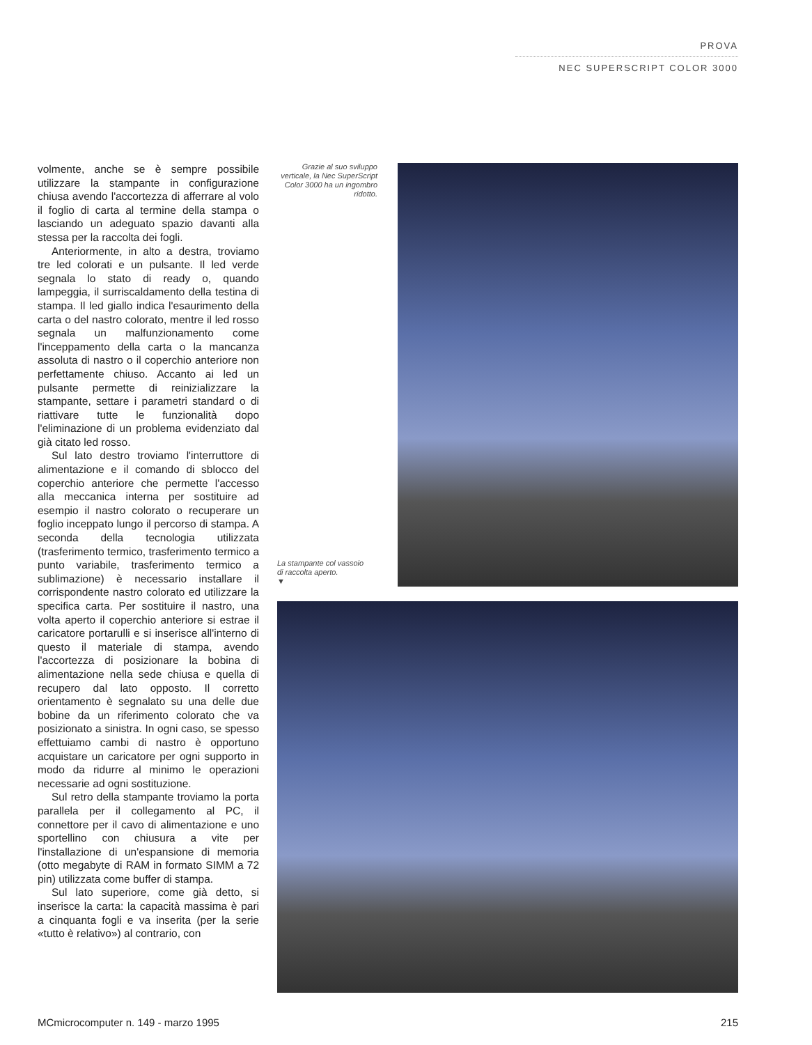PROVA
NEC SUPERSCRIPT COLOR 3000
volmente, anche se è sempre possibile utilizzare la stampante in configurazione chiusa avendo l'accortezza di afferrare al volo il foglio di carta al termine della stampa o lasciando un adeguato spazio davanti alla stessa per la raccolta dei fogli.
Anteriormente, in alto a destra, troviamo tre led colorati e un pulsante. Il led verde segnala lo stato di ready o, quando lampeggia, il surriscaldamento della testina di stampa. Il led giallo indica l'esaurimento della carta o del nastro colorato, mentre il led rosso segnala un malfunzionamento come l'inceppamento della carta o la mancanza assoluta di nastro o il coperchio anteriore non perfettamente chiuso. Accanto ai led un pulsante permette di reinizializzare la stampante, settare i parametri standard o di riattivare tutte le funzionalità dopo l'eliminazione di un problema evidenziato dal già citato led rosso.
Sul lato destro troviamo l'interruttore di alimentazione e il comando di sblocco del coperchio anteriore che permette l'accesso alla meccanica interna per sostituire ad esempio il nastro colorato o recuperare un foglio inceppato lungo il percorso di stampa. A seconda della tecnologia utilizzata (trasferimento termico, trasferimento termico a punto variabile, trasferimento termico a sublimazione) è necessario installare il corrispondente nastro colorato ed utilizzare la specifica carta. Per sostituire il nastro, una volta aperto il coperchio anteriore si estrae il caricatore portarulli e si inserisce all'interno di questo il materiale di stampa, avendo l'accortezza di posizionare la bobina di alimentazione nella sede chiusa e quella di recupero dal lato opposto. Il corretto orientamento è segnalato su una delle due bobine da un riferimento colorato che va posizionato a sinistra. In ogni caso, se spesso effettuiamo cambi di nastro è opportuno acquistare un caricatore per ogni supporto in modo da ridurre al minimo le operazioni necessarie ad ogni sostituzione.
Sul retro della stampante troviamo la porta parallela per il collegamento al PC, il connettore per il cavo di alimentazione e uno sportellino con chiusura a vite per l'installazione di un'espansione di memoria (otto megabyte di RAM in formato SIMM a 72 pin) utilizzata come buffer di stampa.
Sul lato superiore, come già detto, si inserisce la carta: la capacità massima è pari a cinquanta fogli e va inserita (per la serie «tutto è relativo») al contrario, con
Grazie al suo sviluppo verticale, la Nec SuperScript Color 3000 ha un ingombro ridotto.
La stampante col vassoio di raccolta aperto.
▼
MCmicrocomputer n. 149 - marzo 1995 215